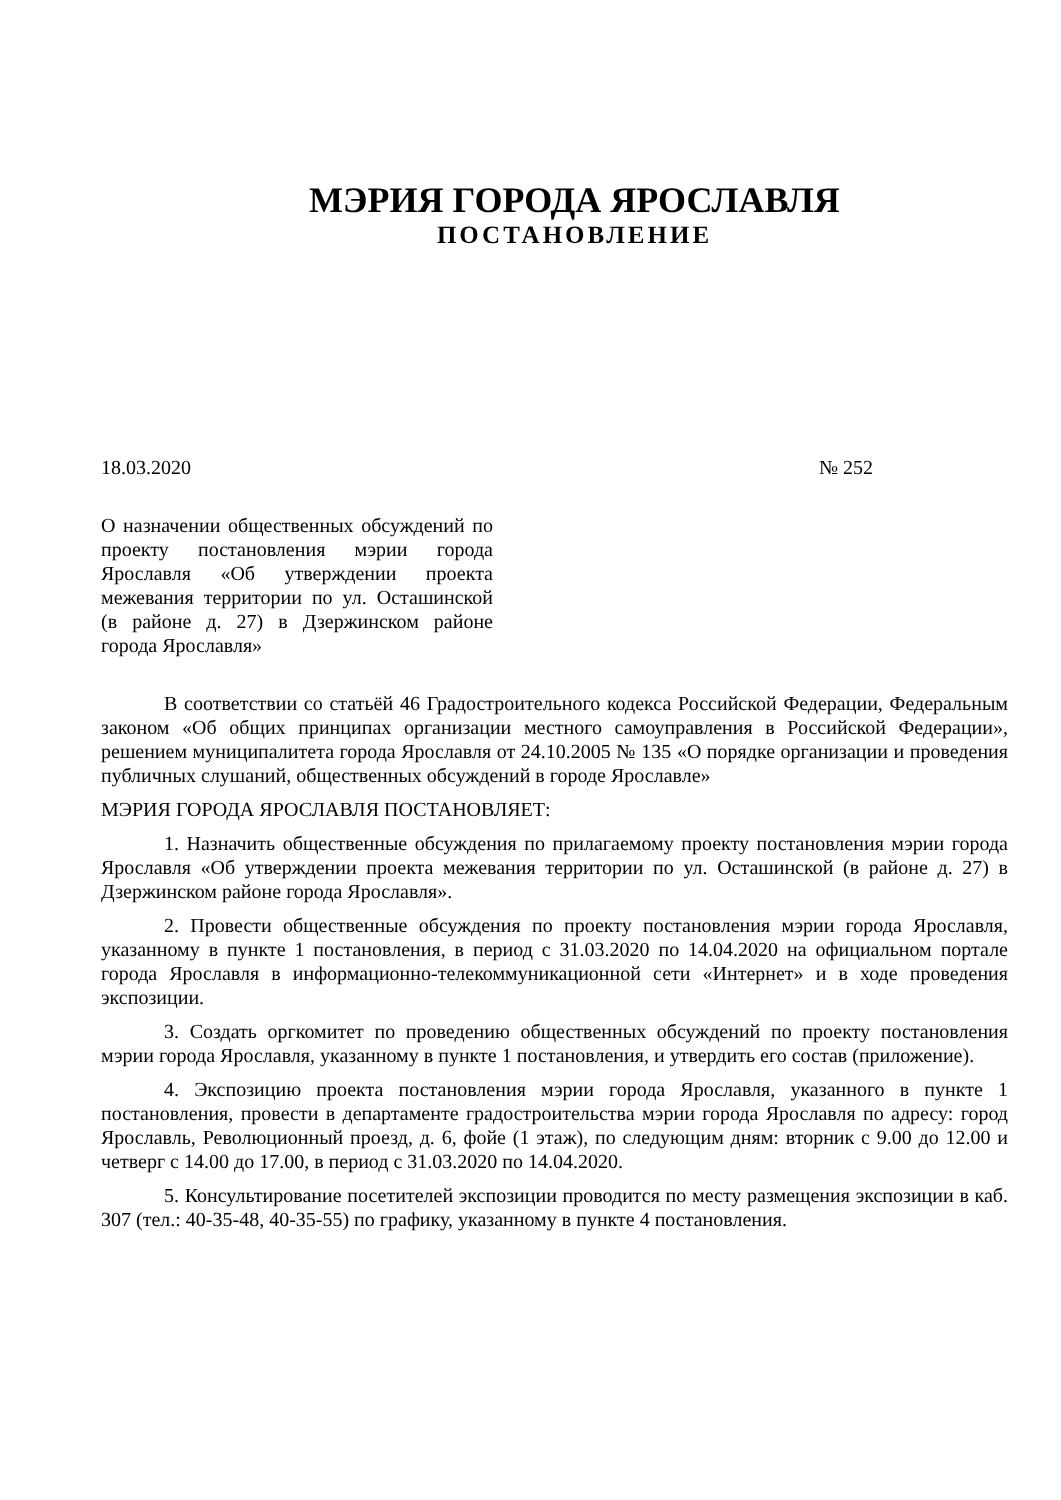МЭРИЯ ГОРОДА ЯРОСЛАВЛЯ
ПОСТАНОВЛЕНИЕ
18.03.2020 № 252
О назначении общественных обсуждений по проекту постановления мэрии города Ярославля «Об утверждении проекта межевания территории по ул. Осташинской (в районе д. 27) в Дзержинском районе города Ярославля»
В соответствии со статьёй 46 Градостроительного кодекса Российской Федерации, Федеральным законом «Об общих принципах организации местного самоуправления в Российской Федерации», решением муниципалитета города Ярославля от 24.10.2005 № 135 «О порядке организации и проведения публичных слушаний, общественных обсуждений в городе Ярославле»
МЭРИЯ ГОРОДА ЯРОСЛАВЛЯ ПОСТАНОВЛЯЕТ:
1. Назначить общественные обсуждения по прилагаемому проекту постановления мэрии города Ярославля «Об утверждении проекта межевания территории по ул. Осташинской (в районе д. 27) в Дзержинском районе города Ярославля».
2. Провести общественные обсуждения по проекту постановления мэрии города Ярославля, указанному в пункте 1 постановления, в период с 31.03.2020 по 14.04.2020 на официальном портале города Ярославля в информационно-телекоммуникационной сети «Интернет» и в ходе проведения экспозиции.
3. Создать оргкомитет по проведению общественных обсуждений по проекту постановления мэрии города Ярославля, указанному в пункте 1 постановления, и утвердить его состав (приложение).
4. Экспозицию проекта постановления мэрии города Ярославля, указанного в пункте 1 постановления, провести в департаменте градостроительства мэрии города Ярославля по адресу: город Ярославль, Революционный проезд, д. 6, фойе (1 этаж), по следующим дням: вторник с 9.00 до 12.00 и четверг с 14.00 до 17.00, в период с 31.03.2020 по 14.04.2020.
5. Консультирование посетителей экспозиции проводится по месту размещения экспозиции в каб. 307 (тел.: 40-35-48, 40-35-55) по графику, указанному в пункте 4 постановления.